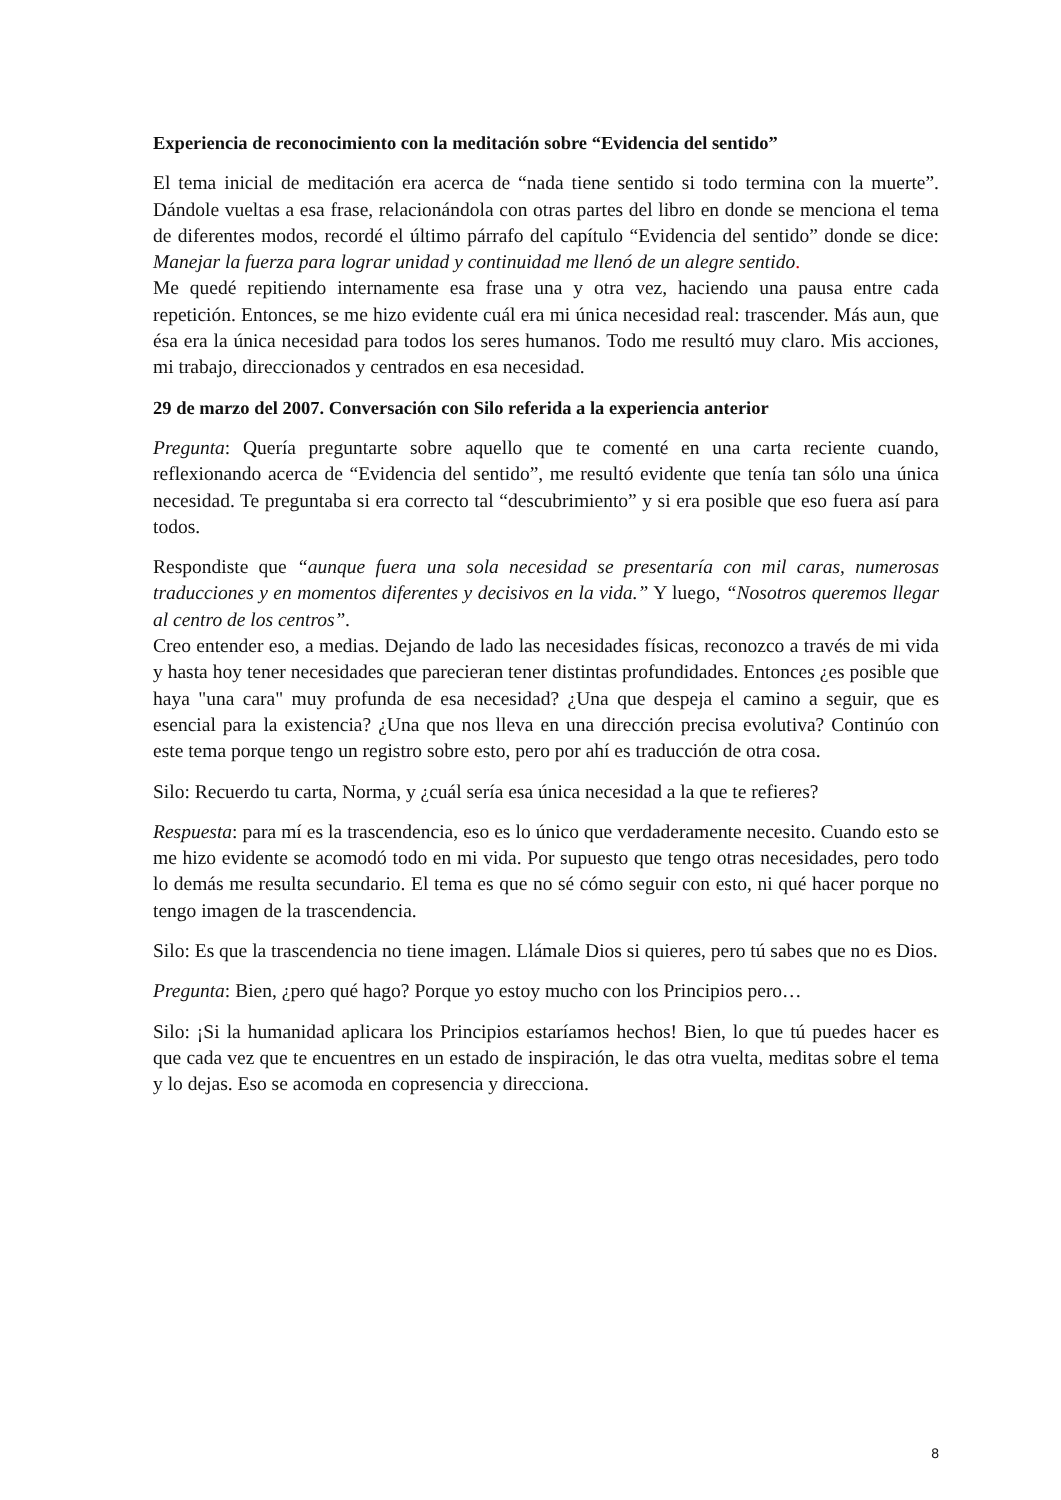Experiencia de reconocimiento con la meditación sobre “Evidencia del sentido”
El tema inicial de meditación era acerca de “nada tiene sentido si todo termina con la muerte”. Dándole vueltas a esa frase, relacionándola con otras partes del libro en donde se menciona el tema de diferentes modos, recordé el último párrafo del capítulo “Evidencia del sentido” donde se dice: Manejar la fuerza para lograr unidad y continuidad me llenó de un alegre sentido.
Me quedé repitiendo internamente esa frase una y otra vez, haciendo una pausa entre cada repetición. Entonces, se me hizo evidente cuál era mi única necesidad real: trascender. Más aun, que ésa era la única necesidad para todos los seres humanos. Todo me resultó muy claro. Mis acciones, mi trabajo, direccionados y centrados en esa necesidad.
29 de marzo del 2007. Conversación con Silo referida a la experiencia anterior
Pregunta: Quería preguntarte sobre aquello que te comenté en una carta reciente cuando, reflexionando acerca de “Evidencia del sentido”, me resultó evidente que tenía tan sólo una única necesidad. Te preguntaba si era correcto tal “descubrimiento” y si era posible que eso fuera así para todos.
Respondiste que “aunque fuera una sola necesidad se presentaría con mil caras, numerosas traducciones y en momentos diferentes y decisivos en la vida.” Y luego, “Nosotros queremos llegar al centro de los centros”.
Creo entender eso, a medias. Dejando de lado las necesidades físicas, reconozco a través de mi vida y hasta hoy tener necesidades que parecieran tener distintas profundidades. Entonces ¿es posible que haya "una cara" muy profunda de esa necesidad? ¿Una que despeja el camino a seguir, que es esencial para la existencia? ¿Una que nos lleva en una dirección precisa evolutiva? Continúo con este tema porque tengo un registro sobre esto, pero por ahí es traducción de otra cosa.
Silo: Recuerdo tu carta, Norma, y ¿cuál sería esa única necesidad a la que te refieres?
Respuesta: para mí es la trascendencia, eso es lo único que verdaderamente necesito. Cuando esto se me hizo evidente se acomodó todo en mi vida. Por supuesto que tengo otras necesidades, pero todo lo demás me resulta secundario. El tema es que no sé cómo seguir con esto, ni qué hacer porque no tengo imagen de la trascendencia.
Silo: Es que la trascendencia no tiene imagen. Llámale Dios si quieres, pero tú sabes que no es Dios.
Pregunta: Bien, ¿pero qué hago? Porque yo estoy mucho con los Principios pero…
Silo: ¡Si la humanidad aplicara los Principios estaríamos hechos! Bien, lo que tú puedes hacer es que cada vez que te encuentres en un estado de inspiración, le das otra vuelta, meditas sobre el tema y lo dejas. Eso se acomoda en copresencia y direcciona.
8